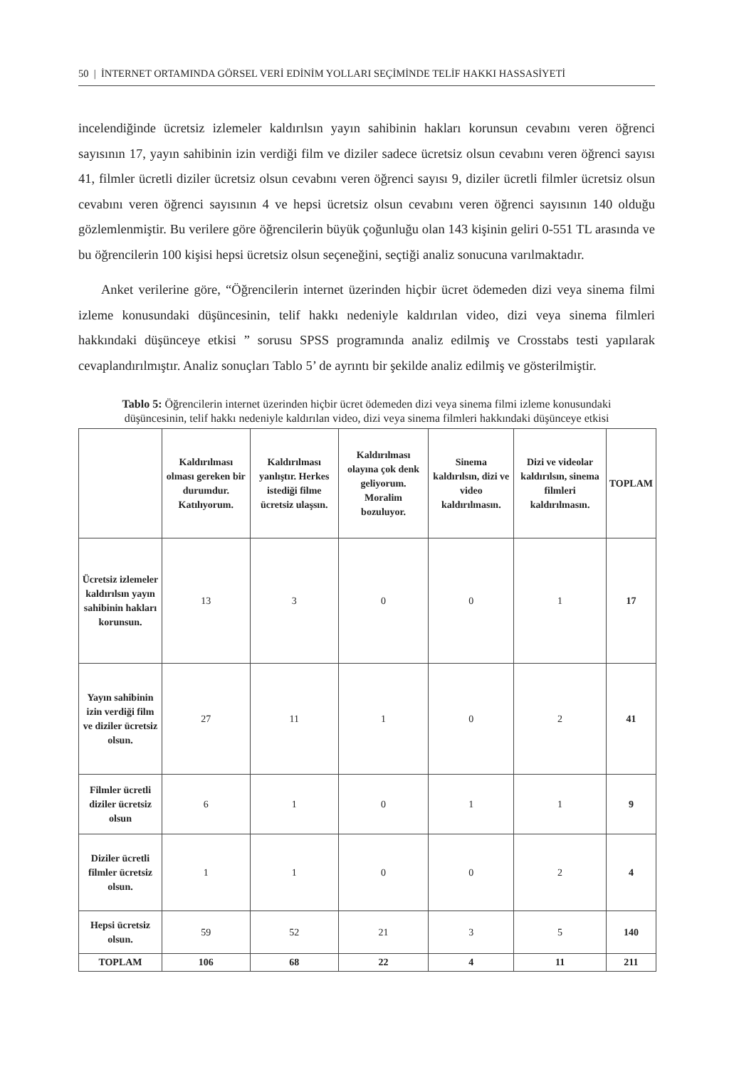50 | İNTERNET ORTAMINDA GÖRSEL VERİ EDİNİM YOLLARI SEÇİMİNDE TELİF HAKKI HASSASİYETİ
incelendiğinde ücretsiz izlemeler kaldırılsın yayın sahibinin hakları korunsun cevabını veren öğrenci sayısının 17, yayın sahibinin izin verdiği film ve diziler sadece ücretsiz olsun cevabını veren öğrenci sayısı 41, filmler ücretli diziler ücretsiz olsun cevabını veren öğrenci sayısı 9, diziler ücretli filmler ücretsiz olsun cevabını veren öğrenci sayısının 4 ve hepsi ücretsiz olsun cevabını veren öğrenci sayısının 140 olduğu gözlemlenmiştir. Bu verilere göre öğrencilerin büyük çoğunluğu olan 143 kişinin geliri 0-551 TL arasında ve bu öğrencilerin 100 kişisi hepsi ücretsiz olsun seçeneğini, seçtiği analiz sonucuna varılmaktadır.
Anket verilerine göre, “Öğrencilerin internet üzerinden hiçbir ücret ödemeden dizi veya sinema filmi izleme konusundaki düşüncesinin, telif hakkı nedeniyle kaldırılan video, dizi veya sinema filmleri hakkındaki düşünceye etkisi ” sorusu SPSS programında analiz edilmiş ve Crosstabs testi yapılarak cevaplandırılmıştır. Analiz sonuçları Tablo 5’ de ayrıntı bir şekilde analiz edilmiş ve gösterilmiştir.
Tablo 5: Öğrencilerin internet üzerinden hiçbir ücret ödemeden dizi veya sinema filmi izleme konusundaki düşüncesinin, telif hakkı nedeniyle kaldırılan video, dizi veya sinema filmleri hakkındaki düşünceye etkisi
| | Kaldırılması olması gereken bir durumdur. Katılıyorum. | Kaldırılması yanlıştır. Herkes istediği filme ücretsiz ulaşsın. | Kaldırılması olayına çok denk geliyorum. Moralim bozuluyor. | Sinema kaldırılsın, dizi ve video kaldırılmasın. | Dizi ve videolar kaldırılsın, sinema filmleri kaldırılmasın. | TOPLAM |
| --- | --- | --- | --- | --- | --- | --- |
| Ücretsiz izlemeler kaldırılsın yayın sahibinin hakları korunsun. | 13 | 3 | 0 | 0 | 1 | 17 |
| Yayın sahibinin izin verdiği film ve diziler ücretsiz olsun. | 27 | 11 | 1 | 0 | 2 | 41 |
| Filmler ücretli diziler ücretsiz olsun | 6 | 1 | 0 | 1 | 1 | 9 |
| Diziler ücretli filmler ücretsiz olsun. | 1 | 1 | 0 | 0 | 2 | 4 |
| Hepsi ücretsiz olsun. | 59 | 52 | 21 | 3 | 5 | 140 |
| TOPLAM | 106 | 68 | 22 | 4 | 11 | 211 |